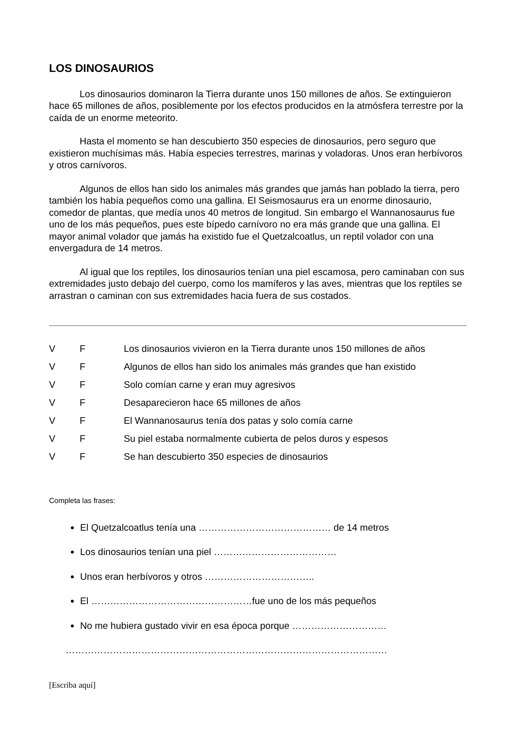LOS DINOSAURIOS
Los dinosaurios dominaron la Tierra durante unos 150 millones de años. Se extinguieron hace 65 millones de años, posiblemente por los efectos producidos en la atmósfera terrestre por la caída de un enorme meteorito.
Hasta el momento se han descubierto 350 especies de dinosaurios, pero seguro que existieron muchísimas más. Había especies terrestres, marinas y voladoras. Unos eran herbívoros y otros carnívoros.
Algunos de ellos han sido los animales más grandes que jamás han poblado la tierra, pero también los había pequeños como una gallina. El Seismosaurus era un enorme dinosaurio, comedor de plantas, que medía unos 40 metros de longitud. Sin embargo el Wannanosaurus fue uno de los más pequeños, pues este bípedo carnívoro no era más grande que una gallina. El mayor animal volador que jamás ha existido fue el Quetzalcoatlus, un reptil volador con una envergadura de 14 metros.
Al igual que los reptiles, los dinosaurios tenían una piel escamosa, pero caminaban con sus extremidades justo debajo del cuerpo, como los mamíferos y las aves, mientras que los reptiles se arrastran o caminan con sus extremidades hacia fuera de sus costados.
| V | F | Los dinosaurios vivieron en la Tierra durante unos 150 millones de años |
| V | F | Algunos de ellos han sido los animales más grandes que han existido |
| V | F | Solo comían carne y eran muy agresivos |
| V | F | Desaparecieron hace 65 millones de años |
| V | F | El Wannanosaurus tenía dos patas y solo comía carne |
| V | F | Su piel estaba normalmente cubierta de pelos duros y espesos |
| V | F | Se han descubierto 350 especies de dinosaurios |
Completa las frases:
El Quetzalcoatlus tenía una …………………………………… de 14 metros
Los dinosaurios tenían una piel …………………………………
Unos eran herbívoros y otros ……………………………..
El ……………………………………………fue uno de los más pequeños
No me hubiera gustado vivir en esa época porque …………………………
…………………………………………………………………………………………
[Escriba aquí]